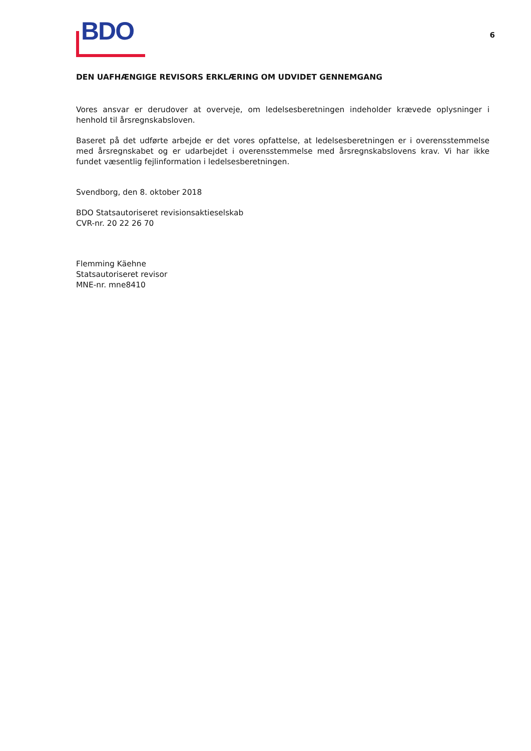BDO
6
DEN UAFHÆNGIGE REVISORS ERKLÆRING OM UDVIDET GENNEMGANG
Vores ansvar er derudover at overveje, om ledelsesberetningen indeholder krævede oplysninger i henhold til årsregnskabsloven.
Baseret på det udførte arbejde er det vores opfattelse, at ledelsesberetningen er i overensstemmelse med årsregnskabet og er udarbejdet i overensstemmelse med årsregnskabslovens krav. Vi har ikke fundet væsentlig fejlinformation i ledelsesberetningen.
Svendborg, den 8. oktober 2018
BDO Statsautoriseret revisionsaktieselskab
CVR-nr. 20 22 26 70
Flemming Käehne
Statsautoriseret revisor
MNE-nr. mne8410